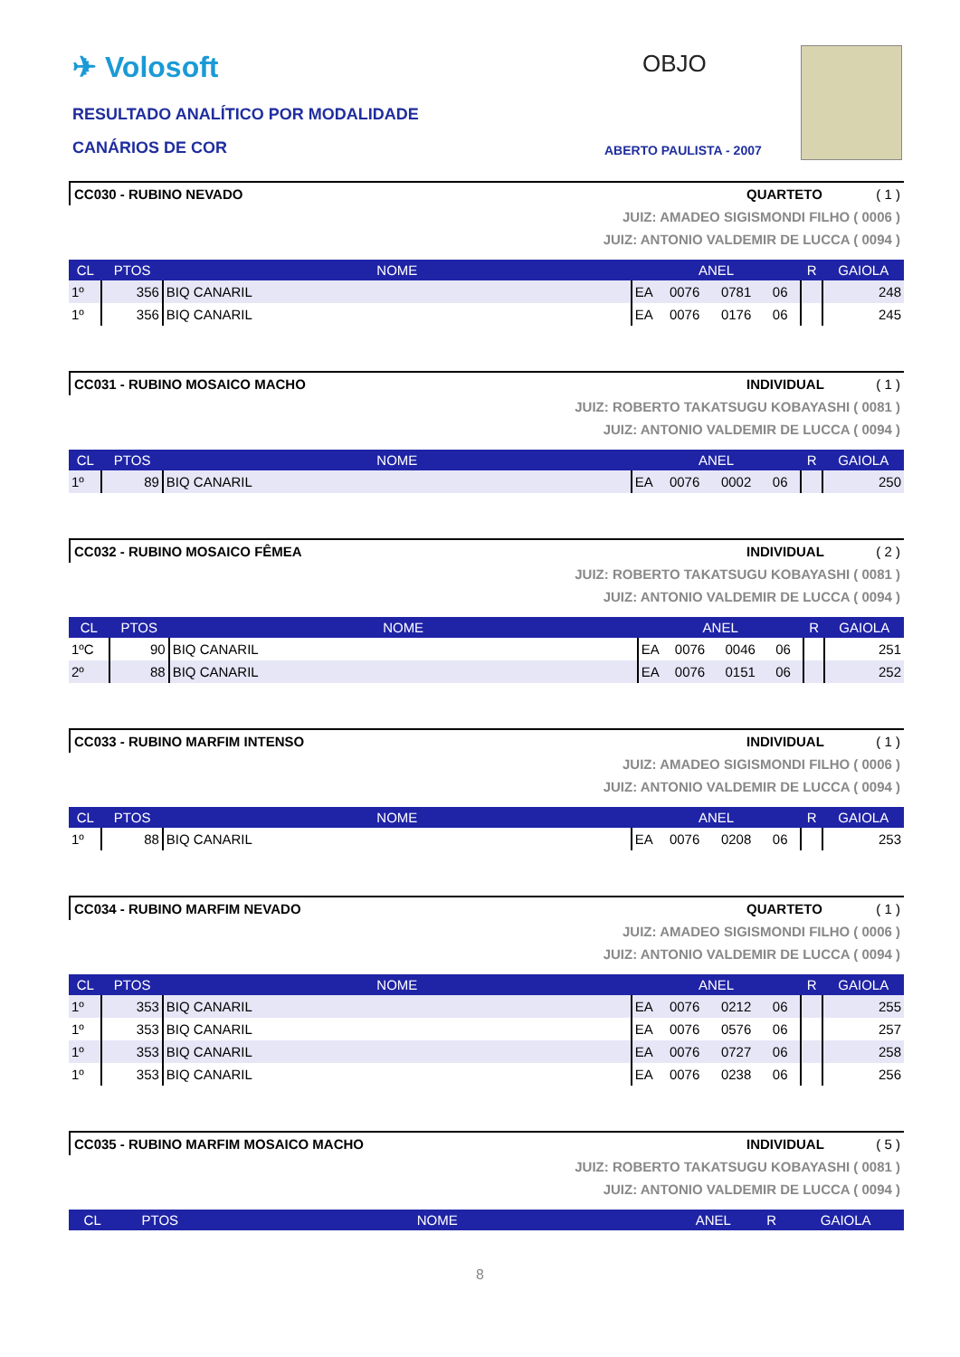✈ Volosoft OBJO
RESULTADO ANALÍTICO POR MODALIDADE
CANÁRIOS DE COR ABERTO PAULISTA - 2007
CC030 - RUBINO NEVADO QUARTETO ( 1 )
JUIZ: AMADEO SIGISMONDI FILHO ( 0006 )
JUIZ: ANTONIO VALDEMIR DE LUCCA ( 0094 )
| CL | PTOS | NOME | ANEL | | | | R | GAIOLA |
| --- | --- | --- | --- | --- | --- | --- | --- | --- |
| 1º | 356 | BIQ CANARIL | EA | 0076 | 0781 | 06 | | 248 |
| 1º | 356 | BIQ CANARIL | EA | 0076 | 0176 | 06 | | 245 |
CC031 - RUBINO MOSAICO MACHO INDIVIDUAL ( 1 )
JUIZ: ROBERTO TAKATSUGU KOBAYASHI ( 0081 )
JUIZ: ANTONIO VALDEMIR DE LUCCA ( 0094 )
| CL | PTOS | NOME | ANEL | | | | R | GAIOLA |
| --- | --- | --- | --- | --- | --- | --- | --- | --- |
| 1º | 89 | BIQ CANARIL | EA | 0076 | 0002 | 06 | | 250 |
CC032 - RUBINO MOSAICO FÊMEA INDIVIDUAL ( 2 )
JUIZ: ROBERTO TAKATSUGU KOBAYASHI ( 0081 )
JUIZ: ANTONIO VALDEMIR DE LUCCA ( 0094 )
| CL | PTOS | NOME | ANEL | | | | R | GAIOLA |
| --- | --- | --- | --- | --- | --- | --- | --- | --- |
| 1ºC | 90 | BIQ CANARIL | EA | 0076 | 0046 | 06 | | 251 |
| 2º | 88 | BIQ CANARIL | EA | 0076 | 0151 | 06 | | 252 |
CC033 - RUBINO MARFIM INTENSO INDIVIDUAL ( 1 )
JUIZ: AMADEO SIGISMONDI FILHO ( 0006 )
JUIZ: ANTONIO VALDEMIR DE LUCCA ( 0094 )
| CL | PTOS | NOME | ANEL | | | | R | GAIOLA |
| --- | --- | --- | --- | --- | --- | --- | --- | --- |
| 1º | 88 | BIQ CANARIL | EA | 0076 | 0208 | 06 | | 253 |
CC034 - RUBINO MARFIM NEVADO QUARTETO ( 1 )
JUIZ: AMADEO SIGISMONDI FILHO ( 0006 )
JUIZ: ANTONIO VALDEMIR DE LUCCA ( 0094 )
| CL | PTOS | NOME | ANEL | | | | R | GAIOLA |
| --- | --- | --- | --- | --- | --- | --- | --- | --- |
| 1º | 353 | BIQ CANARIL | EA | 0076 | 0212 | 06 | | 255 |
| 1º | 353 | BIQ CANARIL | EA | 0076 | 0576 | 06 | | 257 |
| 1º | 353 | BIQ CANARIL | EA | 0076 | 0727 | 06 | | 258 |
| 1º | 353 | BIQ CANARIL | EA | 0076 | 0238 | 06 | | 256 |
CC035 - RUBINO MARFIM MOSAICO MACHO INDIVIDUAL ( 5 )
JUIZ: ROBERTO TAKATSUGU KOBAYASHI ( 0081 )
JUIZ: ANTONIO VALDEMIR DE LUCCA ( 0094 )
| CL | PTOS | NOME | ANEL | R | GAIOLA |
| --- | --- | --- | --- | --- | --- |
8